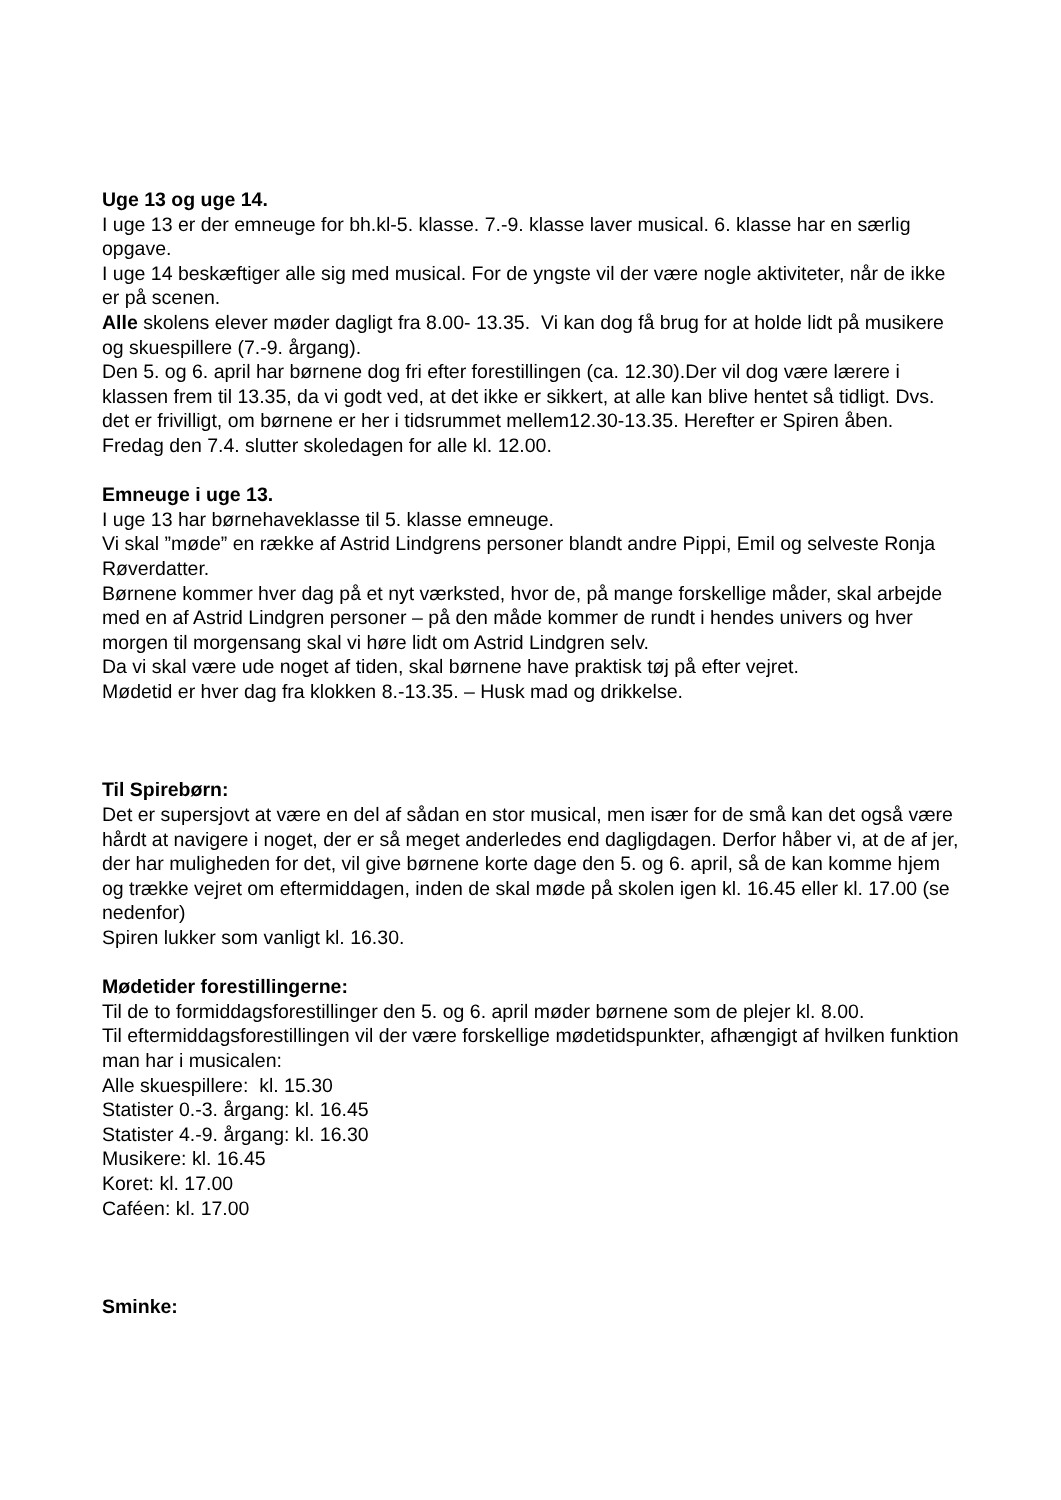Uge 13 og uge 14.
I uge 13 er der emneuge for bh.kl-5. klasse. 7.-9. klasse laver musical. 6. klasse har en særlig opgave.
I uge 14 beskæftiger alle sig med musical. For de yngste vil der være nogle aktiviteter, når de ikke er på scenen.
Alle skolens elever møder dagligt fra 8.00- 13.35. Vi kan dog få brug for at holde lidt på musikere og skuespillere (7.-9. årgang).
Den 5. og 6. april har børnene dog fri efter forestillingen (ca. 12.30).Der vil dog være lærere i klassen frem til 13.35, da vi godt ved, at det ikke er sikkert, at alle kan blive hentet så tidligt. Dvs. det er frivilligt, om børnene er her i tidsrummet mellem12.30-13.35. Herefter er Spiren åben.
Fredag den 7.4. slutter skoledagen for alle kl. 12.00.
Emneuge i uge 13.
I uge 13 har børnehaveklasse til 5. klasse emneuge.
Vi skal ”møde” en række af Astrid Lindgrens personer blandt andre Pippi, Emil og selveste Ronja Røverdatter.
Børnene kommer hver dag på et nyt værksted, hvor de, på mange forskellige måder, skal arbejde med en af Astrid Lindgren personer – på den måde kommer de rundt i hendes univers og hver morgen til morgensang skal vi høre lidt om Astrid Lindgren selv.
Da vi skal være ude noget af tiden, skal børnene have praktisk tøj på efter vejret.
Mødetid er hver dag fra klokken 8.-13.35. – Husk mad og drikkelse.
Til Spirebørn:
Det er supersjovt at være en del af sådan en stor musical, men især for de små kan det også være hårdt at navigere i noget, der er så meget anderledes end dagligdagen. Derfor håber vi, at de af jer, der har muligheden for det, vil give børnene korte dage den 5. og 6. april, så de kan komme hjem og trække vejret om eftermiddagen, inden de skal møde på skolen igen kl. 16.45 eller kl. 17.00 (se nedenfor)
Spiren lukker som vanligt kl. 16.30.
Mødetider forestillingerne:
Til de to formiddagsforestillinger den 5. og 6. april møder børnene som de plejer kl. 8.00.
Til eftermiddagsforestillingen vil der være forskellige mødetidspunkter, afhængigt af hvilken funktion man har i musicalen:
Alle skuespillere: kl. 15.30
Statister 0.-3. årgang: kl. 16.45
Statister 4.-9. årgang: kl. 16.30
Musikere: kl. 16.45
Koret: kl. 17.00
Caféen: kl. 17.00
Sminke: